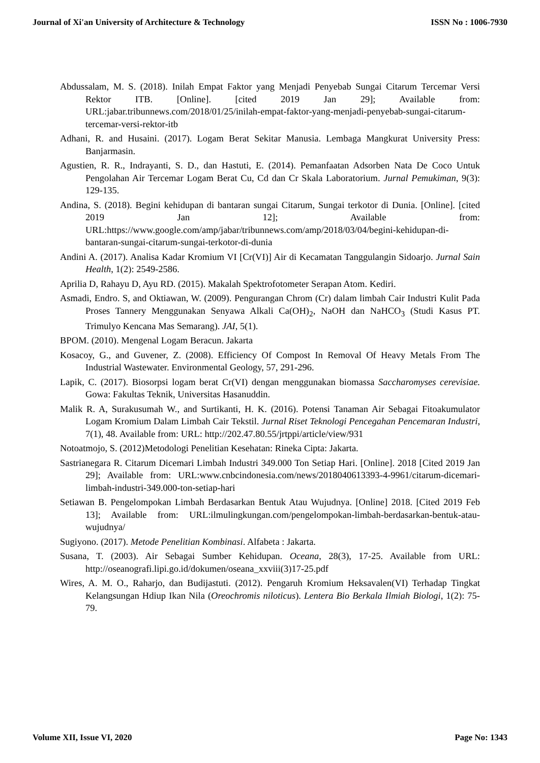Journal of Xi'an University of Architecture & Technology ISSN No : 1006-7930
Abdussalam, M. S. (2018). Inilah Empat Faktor yang Menjadi Penyebab Sungai Citarum Tercemar Versi Rektor ITB. [Online]. [cited 2019 Jan 29]; Available from: URL:jabar.tribunnews.com/2018/01/25/inilah-empat-faktor-yang-menjadi-penyebab-sungai-citarum-tercemar-versi-rektor-itb
Adhani, R. and Husaini. (2017). Logam Berat Sekitar Manusia. Lembaga Mangkurat University Press: Banjarmasin.
Agustien, R. R., Indrayanti, S. D., dan Hastuti, E. (2014). Pemanfaatan Adsorben Nata De Coco Untuk Pengolahan Air Tercemar Logam Berat Cu, Cd dan Cr Skala Laboratorium. Jurnal Pemukiman, 9(3): 129-135.
Andina, S. (2018). Begini kehidupan di bantaran sungai Citarum, Sungai terkotor di Dunia. [Online]. [cited 2019 Jan 12]; Available from: URL:https://www.google.com/amp/jabar/tribunnews.com/amp/2018/03/04/begini-kehidupan-di-bantaran-sungai-citarum-sungai-terkotor-di-dunia
Andini A. (2017). Analisa Kadar Kromium VI [Cr(VI)] Air di Kecamatan Tanggulangin Sidoarjo. Jurnal Sain Health, 1(2): 2549-2586.
Aprilia D, Rahayu D, Ayu RD. (2015). Makalah Spektrofotometer Serapan Atom. Kediri.
Asmadi, Endro. S, and Oktiawan, W. (2009). Pengurangan Chrom (Cr) dalam limbah Cair Industri Kulit Pada Proses Tannery Menggunakan Senyawa Alkali Ca(OH)<sub>2</sub>, NaOH dan NaHCO<sub>3</sub> (Studi Kasus PT. Trimulyo Kencana Mas Semarang). JAI, 5(1).
BPOM. (2010). Mengenal Logam Beracun. Jakarta
Kosacoy, G., and Guvener, Z. (2008). Efficiency Of Compost In Removal Of Heavy Metals From The Industrial Wastewater. Environmental Geology, 57, 291-296.
Lapik, C. (2017). Biosorpsi logam berat Cr(VI) dengan menggunakan biomassa Saccharomyses cerevisiae. Gowa: Fakultas Teknik, Universitas Hasanuddin.
Malik R. A, Surakusumah W., and Surtikanti, H. K. (2016). Potensi Tanaman Air Sebagai Fitoakumulator Logam Kromium Dalam Limbah Cair Tekstil. Jurnal Riset Teknologi Pencegahan Pencemaran Industri, 7(1), 48. Available from: URL: http://202.47.80.55/jrtppi/article/view/931
Notoatmojo, S. (2012)Metodologi Penelitian Kesehatan: Rineka Cipta: Jakarta.
Sastrianegara R. Citarum Dicemari Limbah Industri 349.000 Ton Setiap Hari. [Online]. 2018 [Cited 2019 Jan 29]; Available from: URL:www.cnbcindonesia.com/news/2018040613393-4-9961/citarum-dicemari-limbah-industri-349.000-ton-setiap-hari
Setiawan B. Pengelompokan Limbah Berdasarkan Bentuk Atau Wujudnya. [Online] 2018. [Cited 2019 Feb 13]; Available from: URL:ilmulingkungan.com/pengelompokan-limbah-berdasarkan-bentuk-atau-wujudnya/
Sugiyono. (2017). Metode Penelitian Kombinasi. Alfabeta : Jakarta.
Susana, T. (2003). Air Sebagai Sumber Kehidupan. Oceana, 28(3), 17-25. Available from URL: http://oseanografi.lipi.go.id/dokumen/oseana_xxviii(3)17-25.pdf
Wires, A. M. O., Raharjo, dan Budijastuti. (2012). Pengaruh Kromium Heksavalen(VI) Terhadap Tingkat Kelangsungan Hdiup Ikan Nila (Oreochromis niloticus). Lentera Bio Berkala Ilmiah Biologi, 1(2): 75-79.
Volume XII, Issue VI, 2020 Page No: 1343